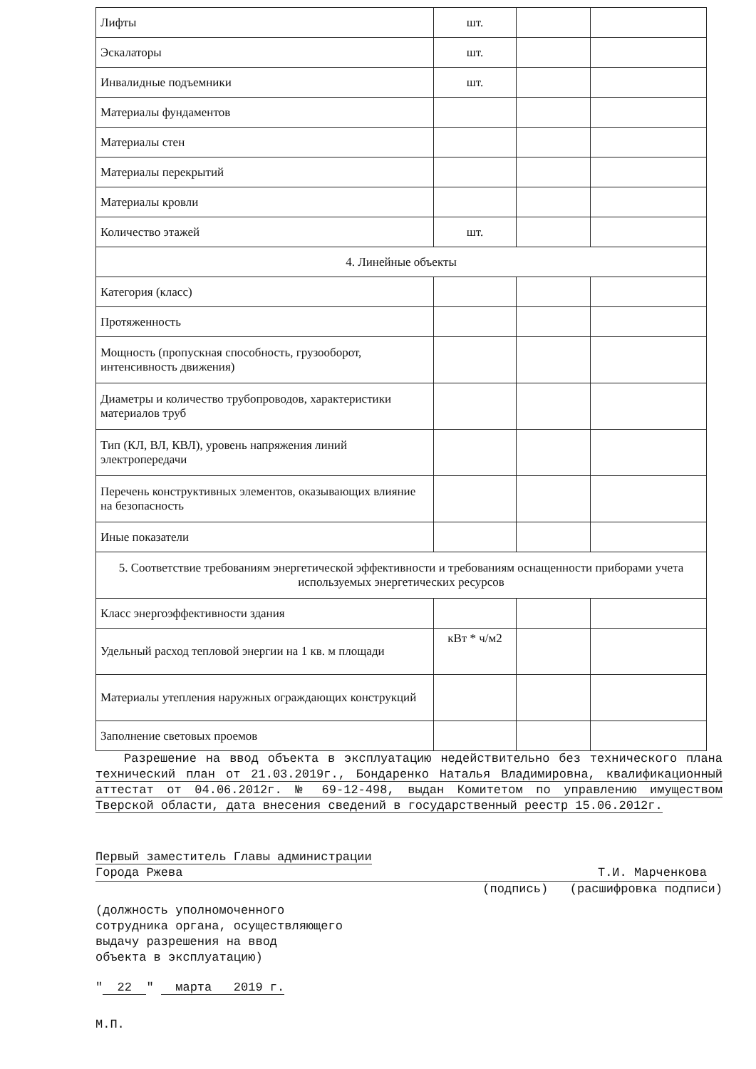| Лифты | шт. | | |
| Эскалаторы | шт. | | |
| Инвалидные подъемники | шт. | | |
| Материалы фундаментов | | | |
| Материалы стен | | | |
| Материалы перекрытий | | | |
| Материалы кровли | | | |
| Количество этажей | шт. | | |
| 4. Линейные объекты | | | |
| Категория (класс) | | | |
| Протяженность | | | |
| Мощность (пропускная способность, грузооборот, интенсивность движения) | | | |
| Диаметры и количество трубопроводов, характеристики материалов труб | | | |
| Тип (КЛ, ВЛ, КВЛ), уровень напряжения линий электропередачи | | | |
| Перечень конструктивных элементов, оказывающих влияние на безопасность | | | |
| Иные показатели | | | |
| 5. Соответствие требованиям энергетической эффективности и требованиям оснащенности приборами учета используемых энергетических ресурсов | | | |
| Класс энергоэффективности здания | | | |
| Удельный расход тепловой энергии на 1 кв. м площади | кВт * ч/м2 | | |
| Материалы утепления наружных ограждающих конструкций | | | |
| Заполнение световых проемов | | | |
Разрешение на ввод объекта в эксплуатацию недействительно без технического плана технический план от 21.03.2019г., Бондаренко Наталья Владимировна, квалификационный аттестат от 04.06.2012г. № 69-12-498, выдан Комитетом по управлению имуществом Тверской области, дата внесения сведений в государственный реестр 15.06.2012г.
Первый заместитель Главы администрации
Города Ржева Т.И. Марченкова
(подпись) (расшифровка подписи)
(должность уполномоченного
сотрудника органа, осуществляющего
выдачу разрешения на ввод
объекта в эксплуатацию)
" 22 " марта 2019 г.
М.П.